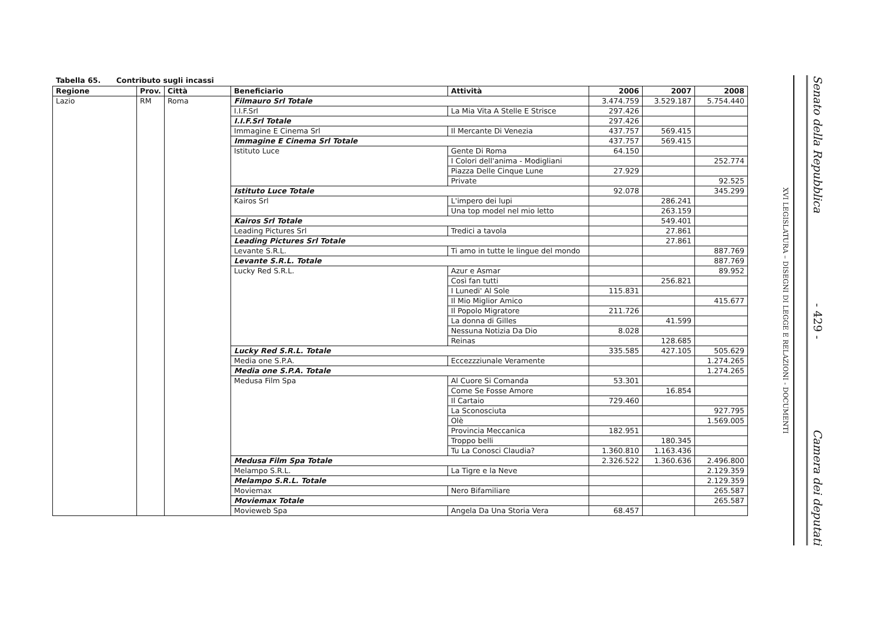Tabella 65. Contributo sugli incassi
| Regione | Prov. | Città | Beneficiario | Attività | 2006 | 2007 | 2008 |
| --- | --- | --- | --- | --- | --- | --- | --- |
| Lazio | RM | Roma | Filmauro Srl Totale | | 3.474.759 | 3.529.187 | 5.754.440 |
| | | | I.I.F.Srl | La Mia Vita A Stelle E Strisce | 297.426 | | |
| | | | I.I.F.Srl Totale | | 297.426 | | |
| | | | Immagine E Cinema Srl | Il Mercante Di Venezia | 437.757 | 569.415 | |
| | | | Immagine E Cinema Srl Totale | | 437.757 | 569.415 | |
| | | | Istituto Luce | Gente Di Roma | 64.150 | | |
| | | | | I Colori dell'anima - Modigliani | | | 252.774 |
| | | | | Piazza Delle Cinque Lune | 27.929 | | |
| | | | | Private | | | 92.525 |
| | | | Istituto Luce Totale | | 92.078 | | 345.299 |
| | | | Kairos Srl | L'impero dei lupi | | 286.241 | |
| | | | | Una top model nel mio letto | | 263.159 | |
| | | | Kairos Srl Totale | | | 549.401 | |
| | | | Leading Pictures Srl | Tredici a tavola | | 27.861 | |
| | | | Leading Pictures Srl Totale | | | 27.861 | |
| | | | Levante S.R.L. | Ti amo in tutte le lingue del mondo | | | 887.769 |
| | | | Levante S.R.L. Totale | | | | 887.769 |
| | | | Lucky Red S.R.L. | Azur e Asmar | | | 89.952 |
| | | | | Così fan tutti | | 256.821 | |
| | | | | I Lunedi' Al Sole | 115.831 | | |
| | | | | Il Mio Miglior Amico | | | 415.677 |
| | | | | Il Popolo Migratore | 211.726 | | |
| | | | | La donna di Gilles | | 41.599 | |
| | | | | Nessuna Notizia Da Dio | 8.028 | | |
| | | | | Reinas | | 128.685 | |
| | | | Lucky Red S.R.L. Totale | | 335.585 | 427.105 | 505.629 |
| | | | Media one S.P.A. | Eccezzziunale Veramente | | | 1.274.265 |
| | | | Media one S.P.A. Totale | | | | 1.274.265 |
| | | | Medusa Film Spa | Al Cuore Si Comanda | 53.301 | | |
| | | | | Come Se Fosse Amore | | 16.854 | |
| | | | | Il Cartaio | 729.460 | | |
| | | | | La Sconosciuta | | | 927.795 |
| | | | | Olè | | | 1.569.005 |
| | | | | Provincia Meccanica | 182.951 | | |
| | | | | Troppo belli | | 180.345 | |
| | | | | Tu La Conosci Claudia? | 1.360.810 | 1.163.436 | |
| | | | Medusa Film Spa Totale | | 2.326.522 | 1.360.636 | 2.496.800 |
| | | | Melampo S.R.L. | La Tigre e la Neve | | | 2.129.359 |
| | | | Melampo S.R.L. Totale | | | | 2.129.359 |
| | | | Moviemax | Nero Bifamiliare | | | 265.587 |
| | | | Moviemax Totale | | | | 265.587 |
| | | | Movieweb Spa | Angela Da Una Storia Vera | 68.457 | | |
XVI LEGISLATURA – DISEGNI DI LEGGE E RELAZIONI - DOCUMENTI
Senato della Repubblica - 429 - Camera dei deputati